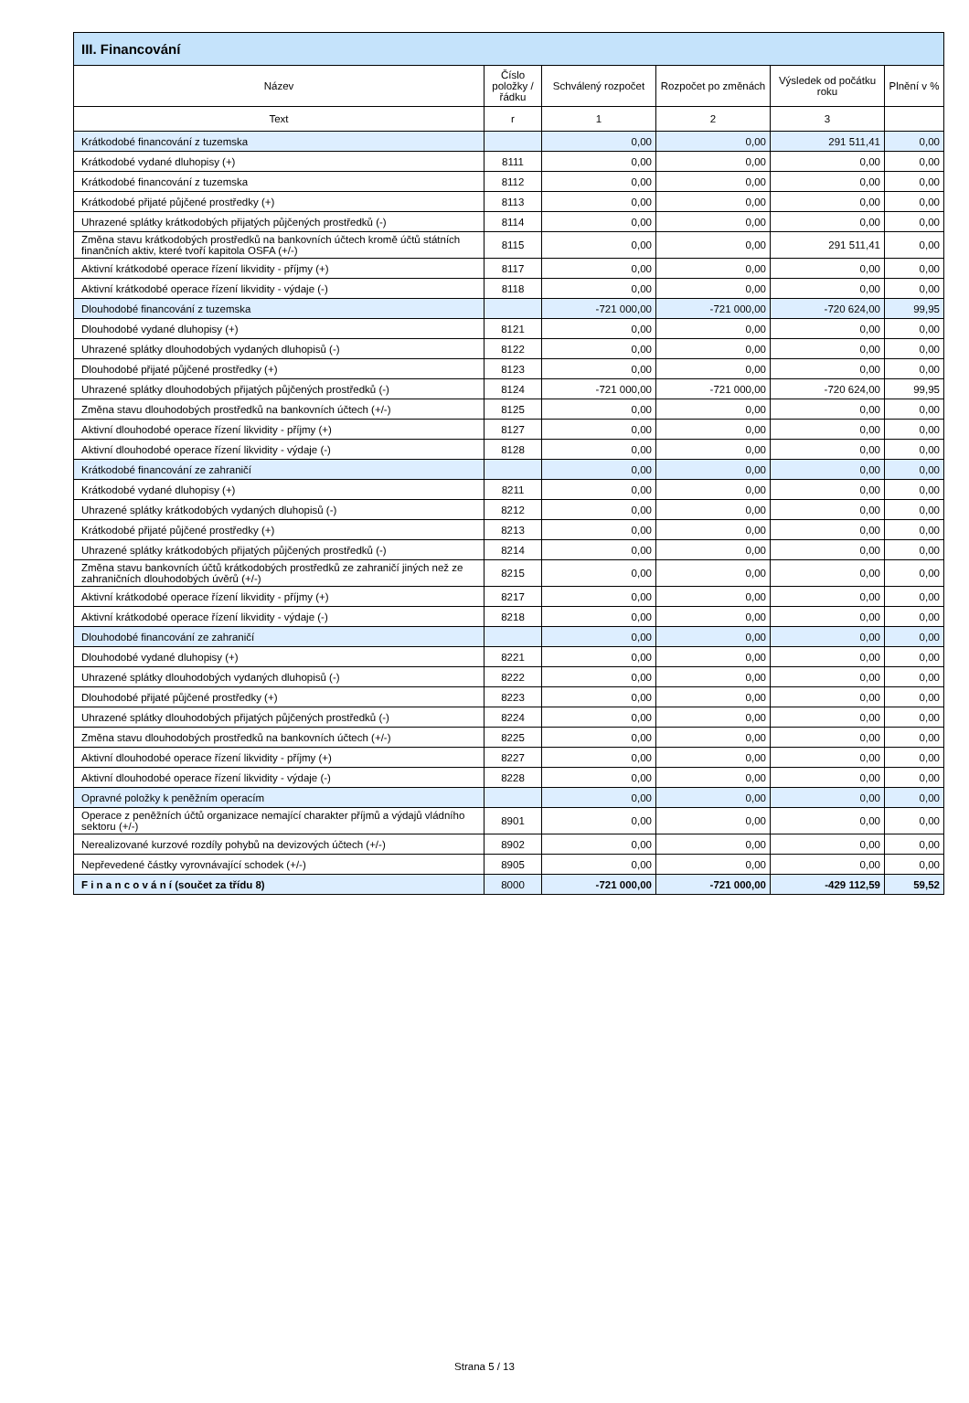| III. Financování | | | | | |
| --- | --- | --- | --- | --- | --- |
| Název | Číslo položky / řádku | Schválený rozpočet | Rozpočet po změnách | Výsledek od počátku roku | Plnění v % |
| Text | r | 1 | 2 | 3 | |
| Krátkodobé financování z tuzemska | | 0,00 | 0,00 | 291 511,41 | 0,00 |
| Krátkodobé vydané dluhopisy (+) | 8111 | 0,00 | 0,00 | 0,00 | 0,00 |
| Krátkodobé financování z tuzemska | 8112 | 0,00 | 0,00 | 0,00 | 0,00 |
| Krátkodobé přijaté půjčené prostředky (+) | 8113 | 0,00 | 0,00 | 0,00 | 0,00 |
| Uhrazené splátky krátkodobých přijatých půjčených prostředků (-) | 8114 | 0,00 | 0,00 | 0,00 | 0,00 |
| Změna stavu krátkodobých prostředků na bankovních účtech kromě účtů státních finančních aktiv, které tvoří kapitola OSFA (+/-) | 8115 | 0,00 | 0,00 | 291 511,41 | 0,00 |
| Aktivní krátkodobé operace řízení likvidity - příjmy (+) | 8117 | 0,00 | 0,00 | 0,00 | 0,00 |
| Aktivní krátkodobé operace řízení likvidity - výdaje (-) | 8118 | 0,00 | 0,00 | 0,00 | 0,00 |
| Dlouhodobé financování z tuzemska | | -721 000,00 | -721 000,00 | -720 624,00 | 99,95 |
| Dlouhodobé vydané dluhopisy (+) | 8121 | 0,00 | 0,00 | 0,00 | 0,00 |
| Uhrazené splátky dlouhodobých vydaných dluhopisů (-) | 8122 | 0,00 | 0,00 | 0,00 | 0,00 |
| Dlouhodobé přijaté půjčené prostředky (+) | 8123 | 0,00 | 0,00 | 0,00 | 0,00 |
| Uhrazené splátky dlouhodobých přijatých půjčených prostředků (-) | 8124 | -721 000,00 | -721 000,00 | -720 624,00 | 99,95 |
| Změna stavu dlouhodobých prostředků na bankovních účtech (+/-) | 8125 | 0,00 | 0,00 | 0,00 | 0,00 |
| Aktivní dlouhodobé operace řízení likvidity - příjmy (+) | 8127 | 0,00 | 0,00 | 0,00 | 0,00 |
| Aktivní dlouhodobé operace řízení likvidity - výdaje (-) | 8128 | 0,00 | 0,00 | 0,00 | 0,00 |
| Krátkodobé financování ze zahraničí | | 0,00 | 0,00 | 0,00 | 0,00 |
| Krátkodobé vydané dluhopisy (+) | 8211 | 0,00 | 0,00 | 0,00 | 0,00 |
| Uhrazené splátky krátkodobých vydaných dluhopisů (-) | 8212 | 0,00 | 0,00 | 0,00 | 0,00 |
| Krátkodobé přijaté půjčené prostředky (+) | 8213 | 0,00 | 0,00 | 0,00 | 0,00 |
| Uhrazené splátky krátkodobých přijatých půjčených prostředků (-) | 8214 | 0,00 | 0,00 | 0,00 | 0,00 |
| Změna stavu bankovních účtů krátkodobých prostředků ze zahraničí jiných než ze zahraničních dlouhodobých úvěrů (+/-) | 8215 | 0,00 | 0,00 | 0,00 | 0,00 |
| Aktivní krátkodobé operace řízení likvidity - příjmy (+) | 8217 | 0,00 | 0,00 | 0,00 | 0,00 |
| Aktivní krátkodobé operace řízení likvidity - výdaje (-) | 8218 | 0,00 | 0,00 | 0,00 | 0,00 |
| Dlouhodobé financování ze zahraničí | | 0,00 | 0,00 | 0,00 | 0,00 |
| Dlouhodobé vydané dluhopisy (+) | 8221 | 0,00 | 0,00 | 0,00 | 0,00 |
| Uhrazené splátky dlouhodobých vydaných dluhopisů (-) | 8222 | 0,00 | 0,00 | 0,00 | 0,00 |
| Dlouhodobé přijaté půjčené prostředky (+) | 8223 | 0,00 | 0,00 | 0,00 | 0,00 |
| Uhrazené splátky dlouhodobých přijatých půjčených prostředků (-) | 8224 | 0,00 | 0,00 | 0,00 | 0,00 |
| Změna stavu dlouhodobých prostředků na bankovních účtech (+/-) | 8225 | 0,00 | 0,00 | 0,00 | 0,00 |
| Aktivní dlouhodobé operace řízení likvidity - příjmy (+) | 8227 | 0,00 | 0,00 | 0,00 | 0,00 |
| Aktivní dlouhodobé operace řízení likvidity - výdaje (-) | 8228 | 0,00 | 0,00 | 0,00 | 0,00 |
| Opravné položky k peněžním operacím | | 0,00 | 0,00 | 0,00 | 0,00 |
| Operace z peněžních účtů organizace nemající charakter příjmů a výdajů vládního sektoru (+/-) | 8901 | 0,00 | 0,00 | 0,00 | 0,00 |
| Nerealizované kurzové rozdíly pohybů na devizových účtech (+/-) | 8902 | 0,00 | 0,00 | 0,00 | 0,00 |
| Nepřevedené částky vyrovnávající schodek (+/-) | 8905 | 0,00 | 0,00 | 0,00 | 0,00 |
| F i n a n c o v á n í (součet za třídu 8) | 8000 | -721 000,00 | -721 000,00 | -429 112,59 | 59,52 |
Strana 5 / 13